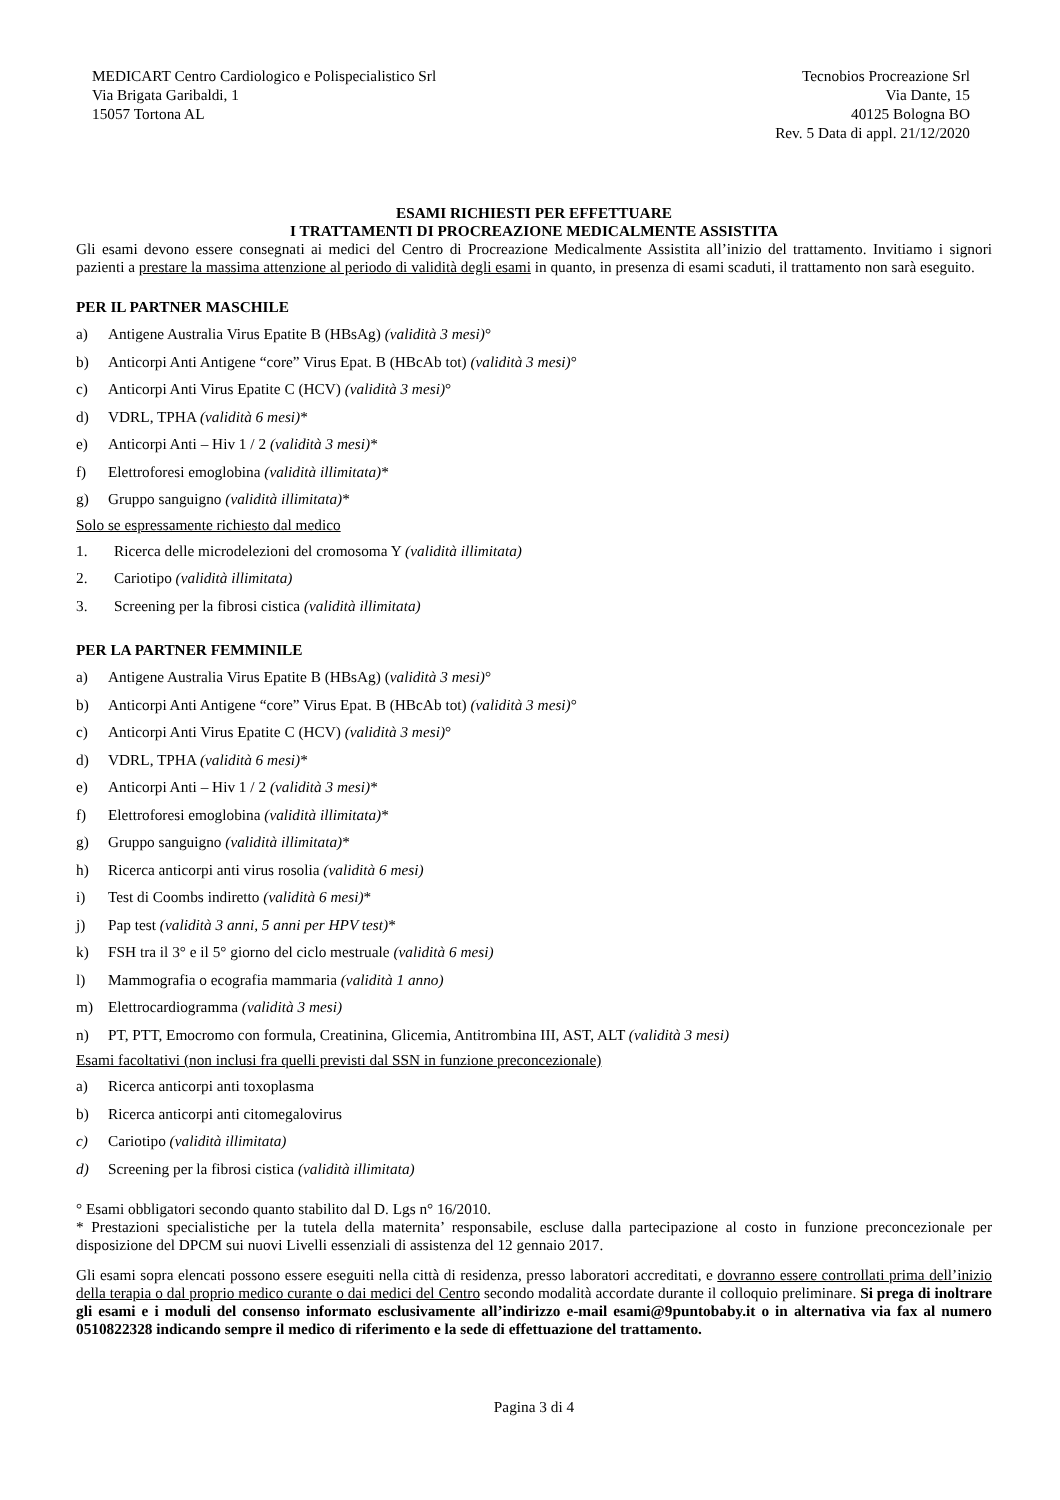MEDICART Centro Cardiologico e Polispecialistico Srl
Via Brigata Garibaldi, 1
15057 Tortona AL
Tecnobios Procreazione Srl
Via Dante, 15
40125 Bologna BO
Rev. 5 Data di appl. 21/12/2020
ESAMI RICHIESTI PER EFFETTUARE
I TRATTAMENTI DI PROCREAZIONE MEDICALMENTE ASSISTITA
Gli esami devono essere consegnati ai medici del Centro di Procreazione Medicalmente Assistita all’inizio del trattamento. Invitiamo i signori pazienti a prestare la massima attenzione al periodo di validità degli esami in quanto, in presenza di esami scaduti, il trattamento non sarà eseguito.
PER IL PARTNER MASCHILE
a) Antigene Australia Virus Epatite B (HBsAg) (validità 3 mesi)°
b) Anticorpi Anti Antigene “core” Virus Epat. B (HBcAb tot) (validità 3 mesi)°
c) Anticorpi Anti Virus Epatite C (HCV) (validità 3 mesi)°
d) VDRL, TPHA (validità 6 mesi)*
e) Anticorpi Anti – Hiv 1 / 2 (validità 3 mesi)*
f) Elettroforesi emoglobina (validità illimitata)*
g) Gruppo sanguigno (validità illimitata)*
Solo se espressamente richiesto dal medico
1. Ricerca delle microdelezioni del cromosoma Y (validità illimitata)
2. Cariotipo (validità illimitata)
3. Screening per la fibrosi cistica (validità illimitata)
PER LA PARTNER FEMMINILE
a) Antigene Australia Virus Epatite B (HBsAg) (validità 3 mesi)°
b) Anticorpi Anti Antigene “core” Virus Epat. B (HBcAb tot) (validità 3 mesi)°
c) Anticorpi Anti Virus Epatite C (HCV) (validità 3 mesi)°
d) VDRL, TPHA (validità 6 mesi)*
e) Anticorpi Anti – Hiv 1 / 2 (validità 3 mesi)*
f) Elettroforesi emoglobina (validità illimitata)*
g) Gruppo sanguigno (validità illimitata)*
h) Ricerca anticorpi anti virus rosolia (validità 6 mesi)
i) Test di Coombs indiretto (validità 6 mesi)*
j) Pap test (validità 3 anni, 5 anni per HPV test)*
k) FSH tra il 3° e il 5° giorno del ciclo mestruale (validità 6 mesi)
l) Mammografia o ecografia mammaria (validità 1 anno)
m) Elettrocardiogramma (validità 3 mesi)
n) PT, PTT, Emocromo con formula, Creatinina, Glicemia, Antitrombina III, AST, ALT (validità 3 mesi)
Esami facoltativi (non inclusi fra quelli previsti dal SSN in funzione preconcezionale)
a) Ricerca anticorpi anti toxoplasma
b) Ricerca anticorpi anti citomegalovirus
c) Cariotipo (validità illimitata)
d) Screening per la fibrosi cistica (validità illimitata)
° Esami obbligatori secondo quanto stabilito dal D. Lgs n° 16/2010.
* Prestazioni specialistiche per la tutela della maternita’ responsabile, escluse dalla partecipazione al costo in funzione preconcezionale per disposizione del DPCM sui nuovi Livelli essenziali di assistenza del 12 gennaio 2017.
Gli esami sopra elencati possono essere eseguiti nella città di residenza, presso laboratori accreditati, e dovranno essere controllati prima dell’inizio della terapia o dal proprio medico curante o dai medici del Centro secondo modalità accordate durante il colloquio preliminare. Si prega di inoltrare gli esami e i moduli del consenso informato esclusivamente all’indirizzo e-mail esami@9puntobaby.it o in alternativa via fax al numero 0510822328 indicando sempre il medico di riferimento e la sede di effettuazione del trattamento.
Pagina 3 di 4